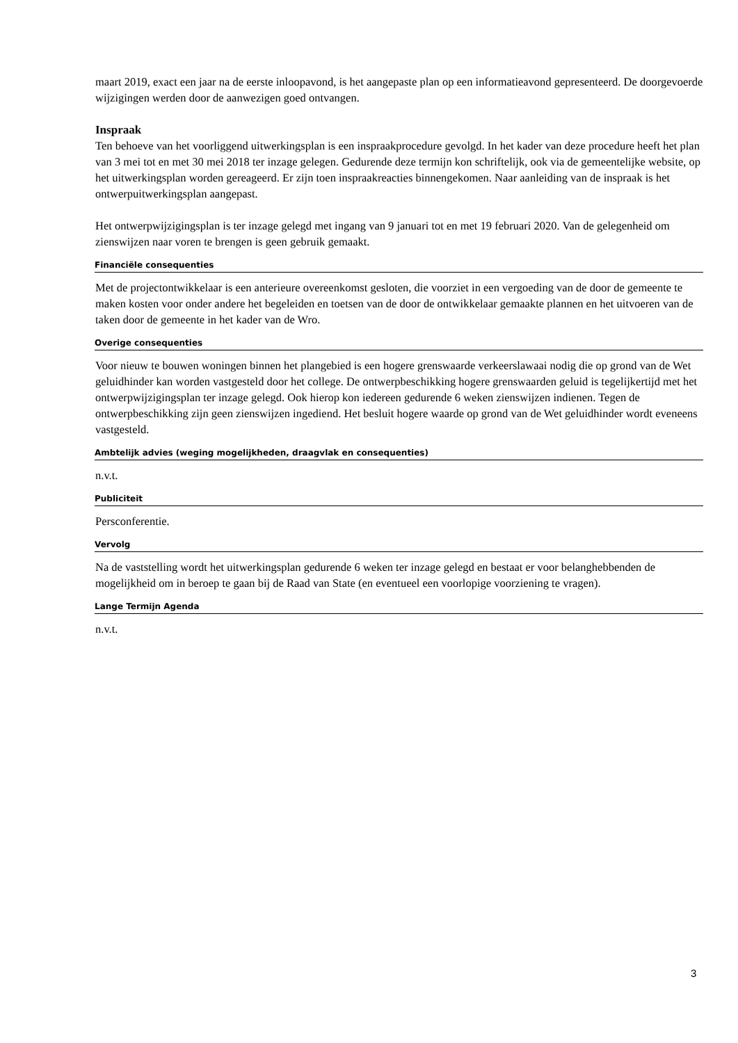maart 2019, exact een jaar na de eerste inloopavond, is het aangepaste plan op een informatieavond gepresenteerd. De doorgevoerde wijzigingen werden door de aanwezigen goed ontvangen.
Inspraak
Ten behoeve van het voorliggend uitwerkingsplan is een inspraakprocedure gevolgd. In het kader van deze procedure heeft het plan van 3 mei tot en met 30 mei 2018 ter inzage gelegen. Gedurende deze termijn kon schriftelijk, ook via de gemeentelijke website, op het uitwerkingsplan worden gereageerd. Er zijn toen inspraakreacties binnengekomen. Naar aanleiding van de inspraak is het ontwerpuitwerkingsplan aangepast.
Het ontwerpwijzigingsplan is ter inzage gelegd met ingang van 9 januari tot en met 19 februari 2020. Van de gelegenheid om zienswijzen naar voren te brengen is geen gebruik gemaakt.
Financiële consequenties
Met de projectontwikkelaar is een anterieure overeenkomst gesloten, die voorziet in een vergoeding van de door de gemeente te maken kosten voor onder andere het begeleiden en toetsen van de door de ontwikkelaar gemaakte plannen en het uitvoeren van de taken door de gemeente in het kader van de Wro.
Overige consequenties
Voor nieuw te bouwen woningen binnen het plangebied is een hogere grenswaarde verkeerslawaai nodig die op grond van de Wet geluidhinder kan worden vastgesteld door het college. De ontwerpbeschikking hogere grenswaarden geluid is tegelijkertijd met het ontwerpwijzigingsplan ter inzage gelegd. Ook hierop kon iedereen gedurende 6 weken zienswijzen indienen. Tegen de ontwerpbeschikking zijn geen zienswijzen ingediend. Het besluit hogere waarde op grond van de Wet geluidhinder wordt eveneens vastgesteld.
Ambtelijk advies (weging mogelijkheden, draagvlak en consequenties)
n.v.t.
Publiciteit
Persconferentie.
Vervolg
Na de vaststelling wordt het uitwerkingsplan gedurende 6 weken ter inzage gelegd en bestaat er voor belanghebbenden de mogelijkheid om in beroep te gaan bij de Raad van State (en eventueel een voorlopige voorziening te vragen).
Lange Termijn Agenda
n.v.t.
3